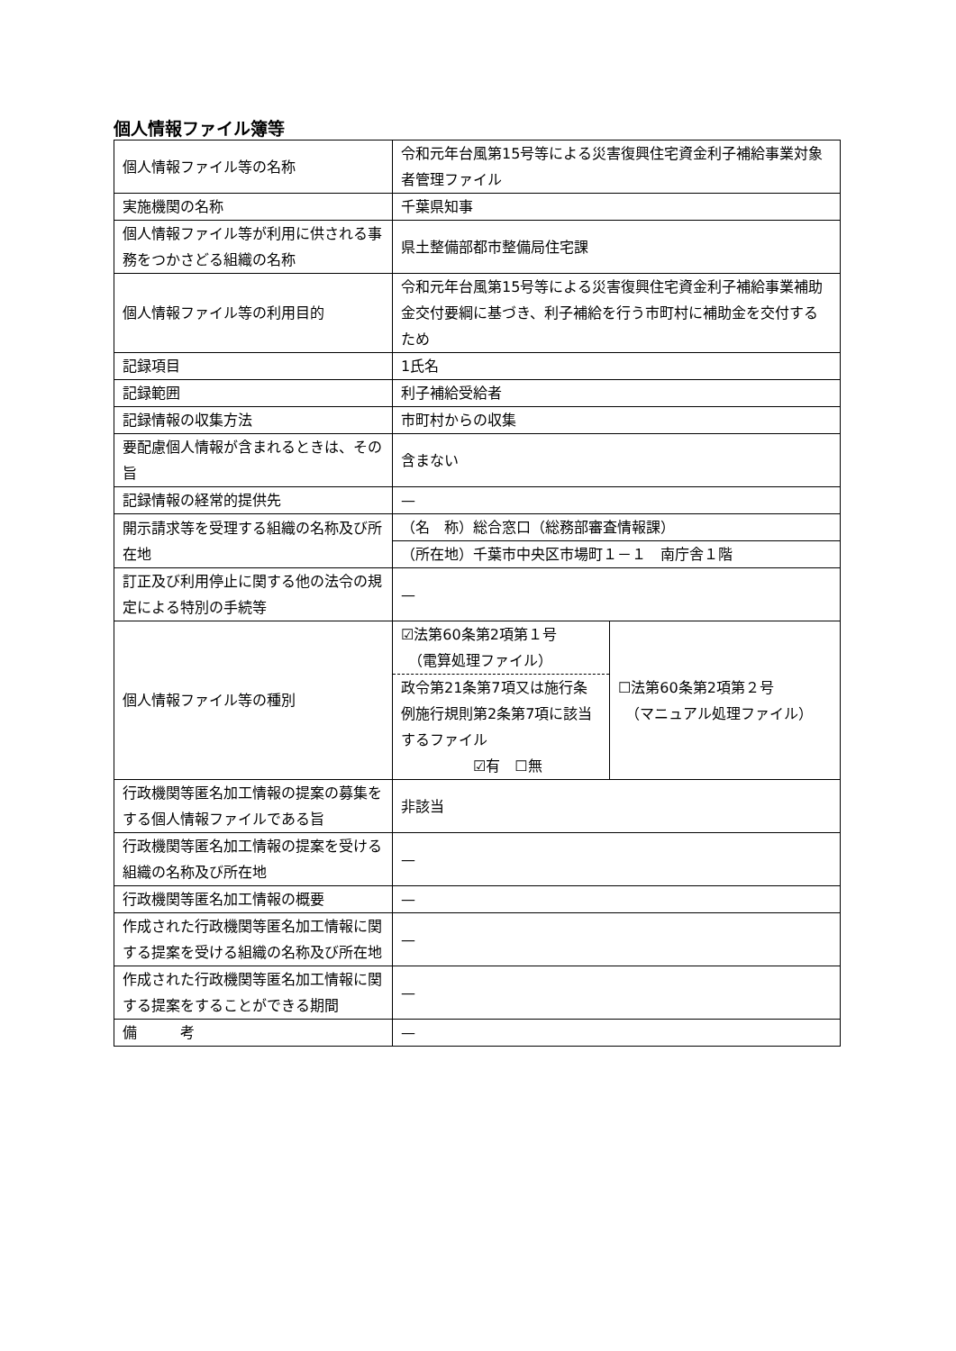個人情報ファイル簿等
| 個人情報ファイル等の名称 | 令和元年台風第15号等による災害復興住宅資金利子補給事業対象者管理ファイル | |
| 実施機関の名称 | 千葉県知事 | |
| 個人情報ファイル等が利用に供される事務をつかさどる組織の名称 | 県土整備部都市整備局住宅課 | |
| 個人情報ファイル等の利用目的 | 令和元年台風第15号等による災害復興住宅資金利子補給事業補助金交付要綱に基づき、利子補給を行う市町村に補助金を交付するため | |
| 記録項目 | 1氏名 | |
| 記録範囲 | 利子補給受給者 | |
| 記録情報の収集方法 | 市町村からの収集 | |
| 要配慮個人情報が含まれるときは、その旨 | 含まない | |
| 記録情報の経常的提供先 | — | |
| 開示請求等を受理する組織の名称及び所在地 | （名 称）総合窓口（総務部審査情報課） | |
| | （所在地）千葉市中央区市場町１－１ 南庁舎１階 | |
| 訂正及び利用停止に関する他の法令の規定による特別の手続等 | — | |
| 個人情報ファイル等の種別 | ☑法第60条第2項第１号 （電算処理ファイル） 政令第21条第7項又は施行条例施行規則第2条第7項に該当するファイル ☑有 ☐無 | ☐法第60条第2項第２号 （マニュアル処理ファイル） |
| 行政機関等匿名加工情報の提案の募集をする個人情報ファイルである旨 | 非該当 | |
| 行政機関等匿名加工情報の提案を受ける組織の名称及び所在地 | — | |
| 行政機関等匿名加工情報の概要 | — | |
| 作成された行政機関等匿名加工情報に関する提案を受ける組織の名称及び所在地 | — | |
| 作成された行政機関等匿名加工情報に関する提案をすることができる期間 | — | |
| 備 考 | — | |